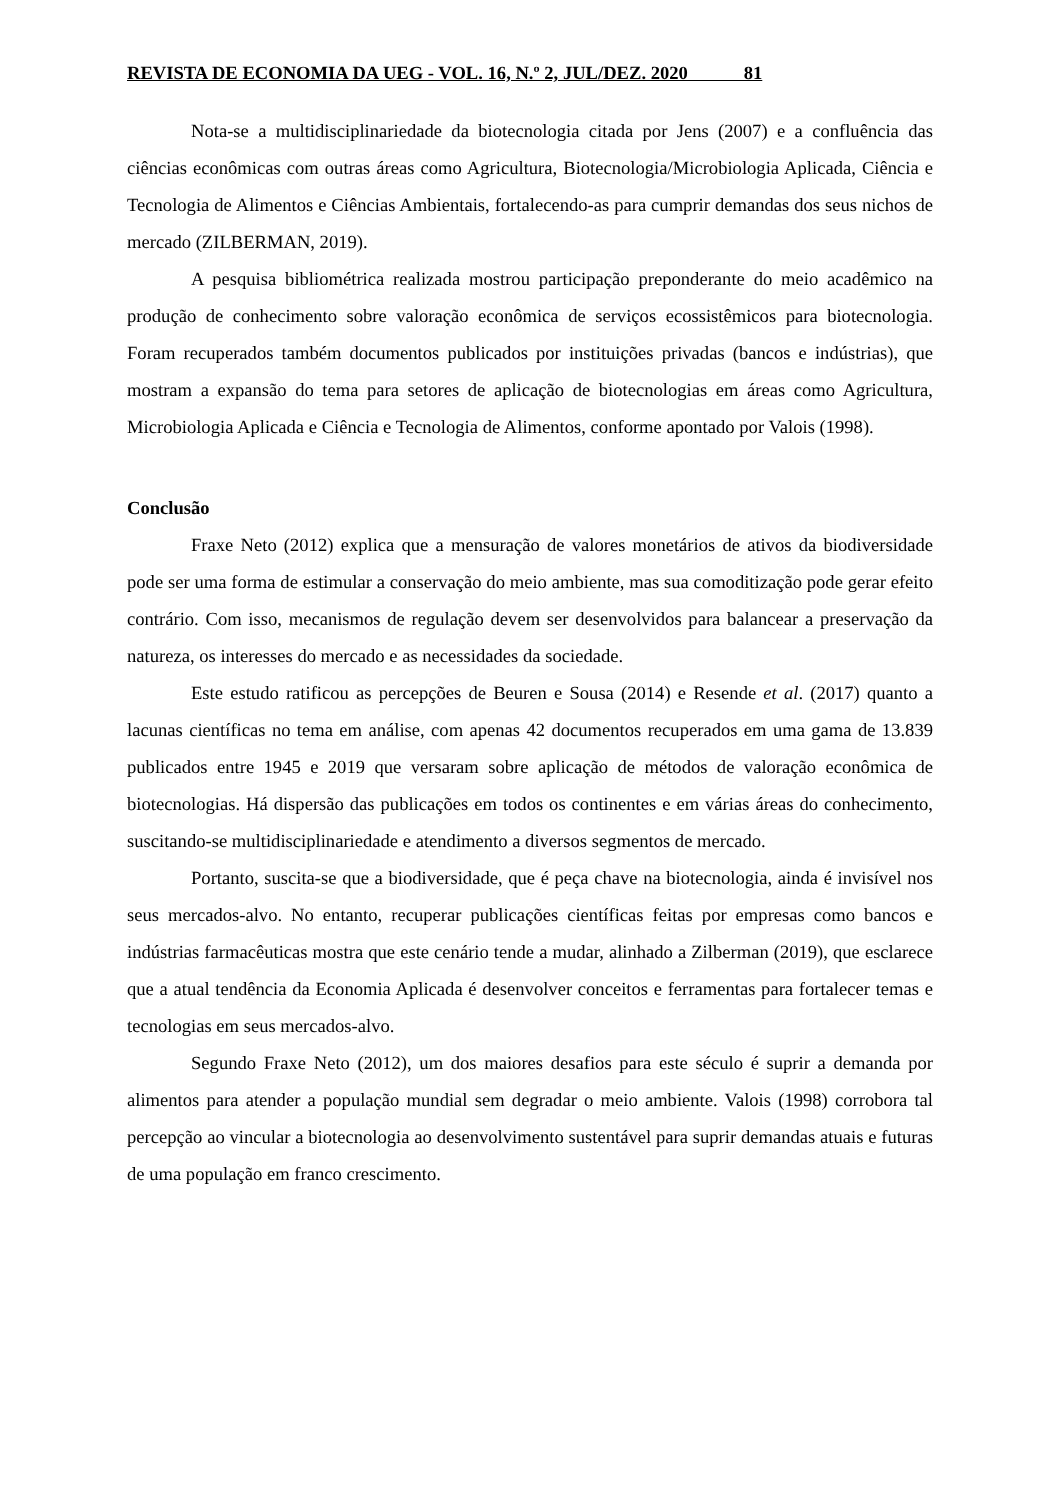REVISTA DE ECONOMIA DA UEG - VOL. 16, N.º 2, JUL/DEZ. 2020 81
Nota-se a multidisciplinariedade da biotecnologia citada por Jens (2007) e a confluência das ciências econômicas com outras áreas como Agricultura, Biotecnologia/Microbiologia Aplicada, Ciência e Tecnologia de Alimentos e Ciências Ambientais, fortalecendo-as para cumprir demandas dos seus nichos de mercado (ZILBERMAN, 2019).
A pesquisa bibliométrica realizada mostrou participação preponderante do meio acadêmico na produção de conhecimento sobre valoração econômica de serviços ecossistêmicos para biotecnologia. Foram recuperados também documentos publicados por instituições privadas (bancos e indústrias), que mostram a expansão do tema para setores de aplicação de biotecnologias em áreas como Agricultura, Microbiologia Aplicada e Ciência e Tecnologia de Alimentos, conforme apontado por Valois (1998).
Conclusão
Fraxe Neto (2012) explica que a mensuração de valores monetários de ativos da biodiversidade pode ser uma forma de estimular a conservação do meio ambiente, mas sua comoditização pode gerar efeito contrário. Com isso, mecanismos de regulação devem ser desenvolvidos para balancear a preservação da natureza, os interesses do mercado e as necessidades da sociedade.
Este estudo ratificou as percepções de Beuren e Sousa (2014) e Resende et al. (2017) quanto a lacunas científicas no tema em análise, com apenas 42 documentos recuperados em uma gama de 13.839 publicados entre 1945 e 2019 que versaram sobre aplicação de métodos de valoração econômica de biotecnologias. Há dispersão das publicações em todos os continentes e em várias áreas do conhecimento, suscitando-se multidisciplinariedade e atendimento a diversos segmentos de mercado.
Portanto, suscita-se que a biodiversidade, que é peça chave na biotecnologia, ainda é invisível nos seus mercados-alvo. No entanto, recuperar publicações científicas feitas por empresas como bancos e indústrias farmacêuticas mostra que este cenário tende a mudar, alinhado a Zilberman (2019), que esclarece que a atual tendência da Economia Aplicada é desenvolver conceitos e ferramentas para fortalecer temas e tecnologias em seus mercados-alvo.
Segundo Fraxe Neto (2012), um dos maiores desafios para este século é suprir a demanda por alimentos para atender a população mundial sem degradar o meio ambiente. Valois (1998) corrobora tal percepção ao vincular a biotecnologia ao desenvolvimento sustentável para suprir demandas atuais e futuras de uma população em franco crescimento.